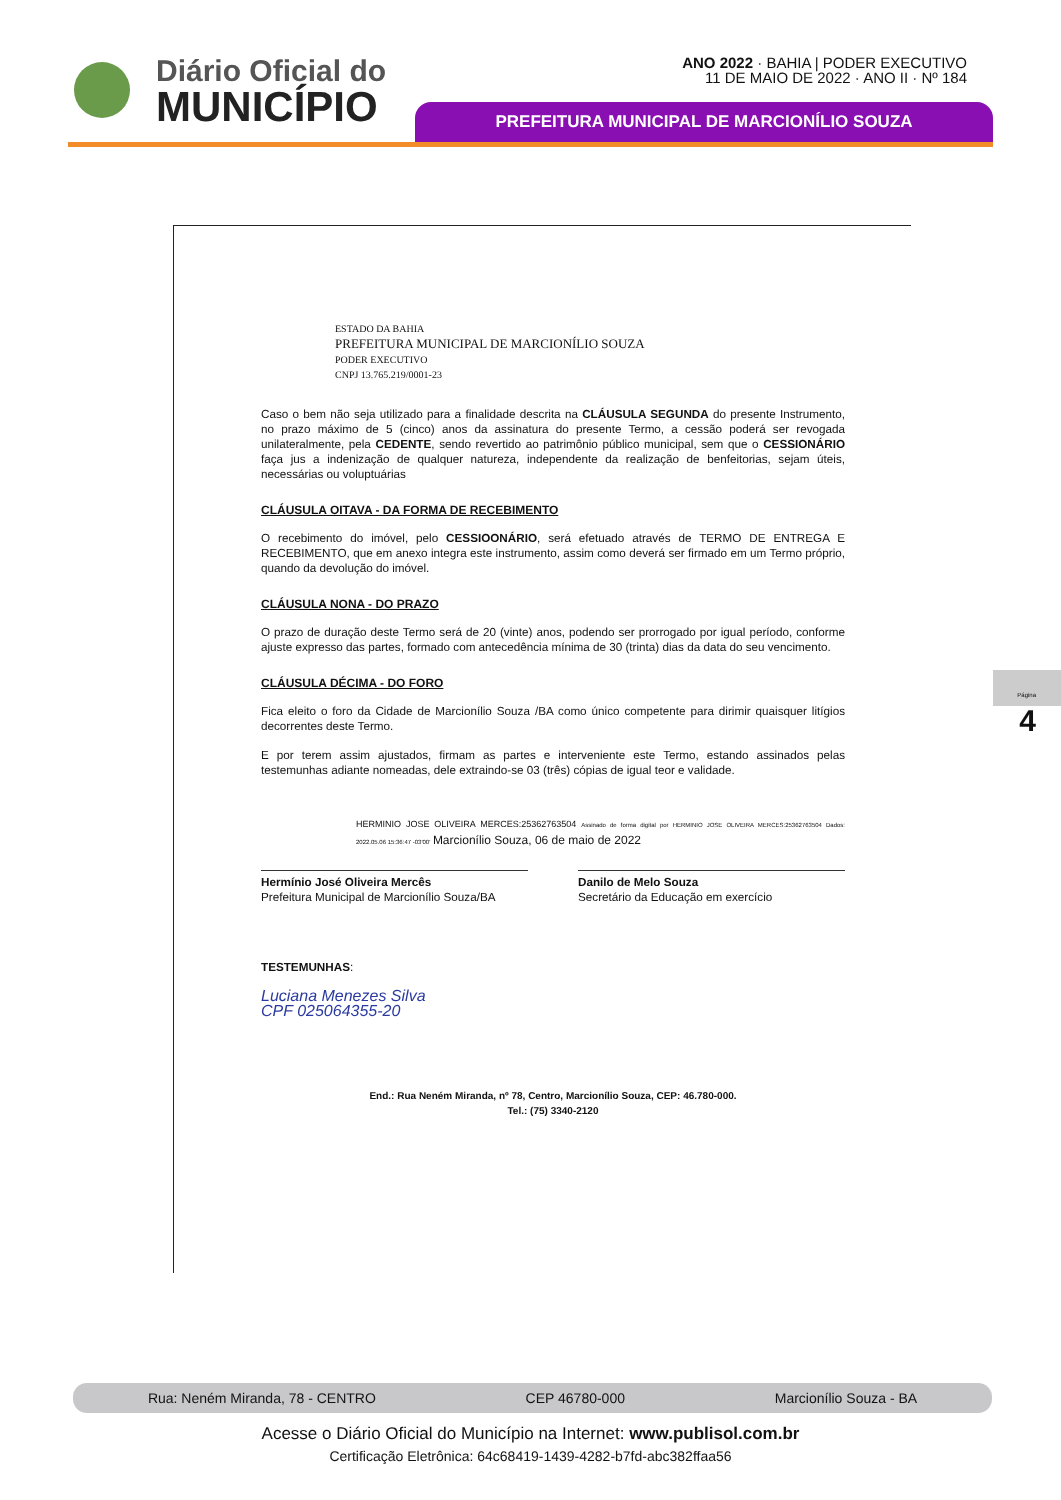Diário Oficial do
MUNICÍPIO
ANO 2022 · BAHIA | PODER EXECUTIVO
11 DE MAIO DE 2022 · ANO II · Nº 184
PREFEITURA MUNICIPAL DE MARCIONÍLIO SOUZA
ESTADO DA BAHIA
PREFEITURA MUNICIPAL DE MARCIONÍLIO SOUZA
PODER EXECUTIVO
CNPJ 13.765.219/0001-23
Caso o bem não seja utilizado para a finalidade descrita na CLÁUSULA SEGUNDA do presente Instrumento, no prazo máximo de 5 (cinco) anos da assinatura do presente Termo, a cessão poderá ser revogada unilateralmente, pela CEDENTE, sendo revertido ao patrimônio público municipal, sem que o CESSIONÁRIO faça jus a indenização de qualquer natureza, independente da realização de benfeitorias, sejam úteis, necessárias ou voluptuárias
CLÁUSULA OITAVA - DA FORMA DE RECEBIMENTO
O recebimento do imóvel, pelo CESSIOONÁRIO, será efetuado através de TERMO DE ENTREGA E RECEBIMENTO, que em anexo integra este instrumento, assim como deverá ser firmado em um Termo próprio, quando da devolução do imóvel.
CLÁUSULA NONA - DO PRAZO
O prazo de duração deste Termo será de 20 (vinte) anos, podendo ser prorrogado por igual período, conforme ajuste expresso das partes, formado com antecedência mínima de 30 (trinta) dias da data do seu vencimento.
CLÁUSULA DÉCIMA - DO FORO
Fica eleito o foro da Cidade de Marcionílio Souza /BA como único competente para dirimir quaisquer litígios decorrentes deste Termo.
E por terem assim ajustados, firmam as partes e interveniente este Termo, estando assinados pelas testemunhas adiante nomeadas, dele extraindo-se 03 (três) cópias de igual teor e validade.
HERMINIO JOSE OLIVEIRA MERCES:25362763504 Assinado de forma digital por HERMINIO JOSE OLIVEIRA MERCES:25362763504 Dados: 2022.05.06 15:36:47 -03'00' Marcionílio Souza, 06 de maio de 2022
Hermínio José Oliveira Mercês
Prefeitura Municipal de Marcionílio Souza/BA
Danilo de Melo Souza
Secretário da Educação em exercício
TESTEMUNHAS:
Luciana Menezes Silva
CPF 025064355-20
End.: Rua Neném Miranda, nº 78, Centro, Marcionílio Souza, CEP: 46.780-000.
Tel.: (75) 3340-2120
Página 4
Rua: Neném Miranda, 78 - CENTRO CEP 46780-000 Marcionílio Souza - BA
Acesse o Diário Oficial do Município na Internet: www.publisol.com.br
Certificação Eletrônica: 64c68419-1439-4282-b7fd-abc382ffaa56